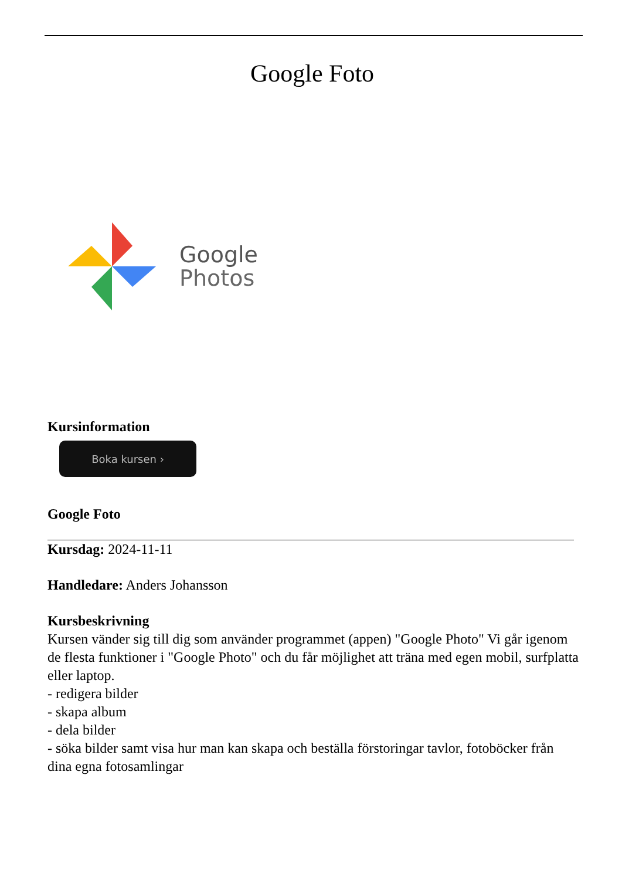Google Foto
Google
Photos
Kursinformation
Boka kursen ›
Google Foto
Kursdag: 2024-11-11
Handledare: Anders Johansson
Kursbeskrivning
Kursen vänder sig till dig som använder programmet (appen) "Google Photo" Vi går igenom de flesta funktioner i "Google Photo" och du får möjlighet att träna med egen mobil, surfplatta eller laptop.
- redigera bilder
- skapa album
- dela bilder
- söka bilder samt visa hur man kan skapa och beställa förstoringar tavlor, fotoböcker från dina egna fotosamlingar